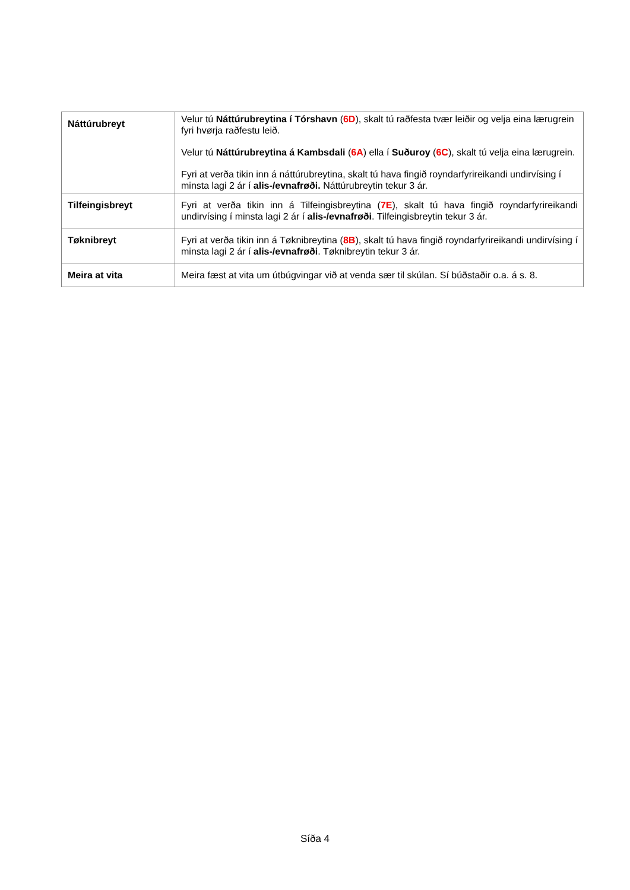| Náttúrubreyt | Velur tú Náttúrubreytina í Tórshavn ( 6D ), skalt tú raðfesta tvær leiðir og velja eina lærugrein fyri hvørja raðfestu leið. Velur tú Náttúrubreytina á Kambsdali ( 6A ) ella í Suðuroy ( 6C ), skalt tú velja eina lærugrein. Fyri at verða tikin inn á náttúrubreytina, skalt tú hava fingið royndarfyrireikandi undirvísing í minsta lagi 2 ár í alis-/evnafrøði. Náttúrubreytin tekur 3 ár. |
| Tilfeingisbreyt | Fyri at verða tikin inn á Tilfeingisbreytina ( 7E ), skalt tú hava fingið royndarfyrireikandi undirvísing í minsta lagi 2 ár í alis-/evnafrøði . Tilfeingisbreytin tekur 3 ár. |
| Tøknibreyt | Fyri at verða tikin inn á Tøknibreytina ( 8B ), skalt tú hava fingið royndarfyrireikandi undirvísing í minsta lagi 2 ár í alis-/evnafrøði . Tøknibreytin tekur 3 ár. |
| Meira at vita | Meira fæst at vita um útbúgvingar við at venda sær til skúlan. Sí búðstaðir o.a. á s. 8. |
Síða 4